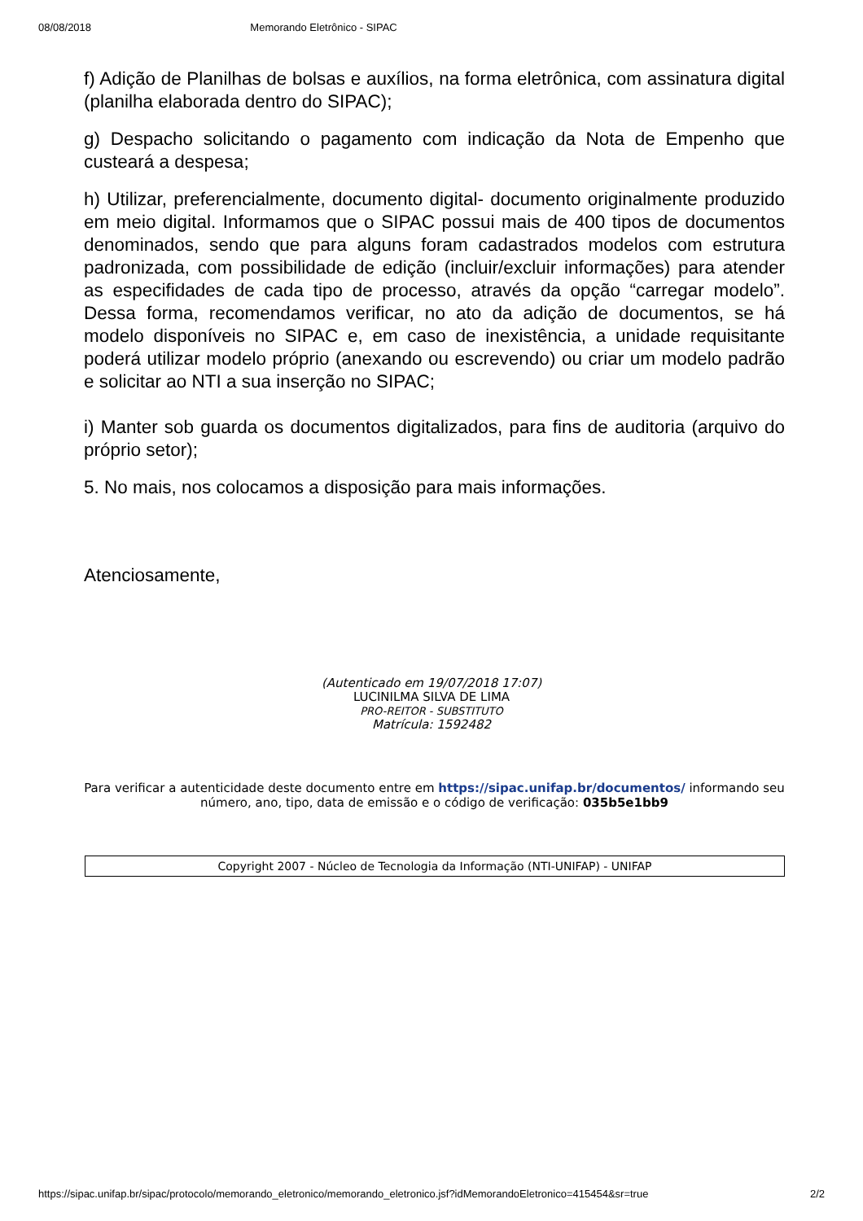08/08/2018 Memorando Eletrônico - SIPAC
f) Adição de Planilhas de bolsas e auxílios, na forma eletrônica, com assinatura digital (planilha elaborada dentro do SIPAC);
g) Despacho solicitando o pagamento com indicação da Nota de Empenho que custeará a despesa;
h) Utilizar, preferencialmente, documento digital- documento originalmente produzido em meio digital. Informamos que o SIPAC possui mais de 400 tipos de documentos denominados, sendo que para alguns foram cadastrados modelos com estrutura padronizada, com possibilidade de edição (incluir/excluir informações) para atender as especifidades de cada tipo de processo, através da opção “carregar modelo”. Dessa forma, recomendamos verificar, no ato da adição de documentos, se há modelo disponíveis no SIPAC e, em caso de inexistência, a unidade requisitante poderá utilizar modelo próprio (anexando ou escrevendo) ou criar um modelo padrão e solicitar ao NTI a sua inserção no SIPAC;
i) Manter sob guarda os documentos digitalizados, para fins de auditoria (arquivo do próprio setor);
5. No mais, nos colocamos a disposição para mais informações.
Atenciosamente,
(Autenticado em 19/07/2018 17:07)
LUCINILMA SILVA DE LIMA
PRO-REITOR - SUBSTITUTO
Matrícula: 1592482
Para verificar a autenticidade deste documento entre em https://sipac.unifap.br/documentos/ informando seu número, ano, tipo, data de emissão e o código de verificação: 035b5e1bb9
Copyright 2007 - Núcleo de Tecnologia da Informação (NTI-UNIFAP) - UNIFAP
https://sipac.unifap.br/sipac/protocolo/memorando_eletronico/memorando_eletronico.jsf?idMemorandoEletronico=415454&sr=true 2/2